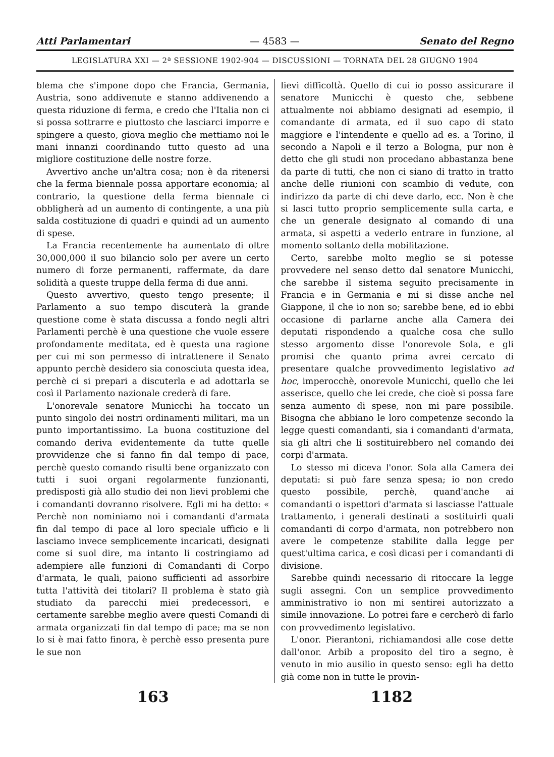Atti Parlamentari — 4583 — Senato del Regno
LEGISLATURA XXI — 2ª SESSIONE 1902-904 — DISCUSSIONI — TORNATA DEL 28 GIUGNO 1904
blema che s'impone dopo che Francia, Germania, Austria, sono addivenute e stanno addivenendo a questa riduzione di ferma, e credo che l'Italia non ci si possa sottrarre e piuttosto che lasciarci imporre e spingere a questo, giova meglio che mettiamo noi le mani innanzi coordinando tutto questo ad una migliore costituzione delle nostre forze.
Avvertivo anche un'altra cosa; non è da ritenersi che la ferma biennale possa apportare economia; al contrario, la questione della ferma biennale ci obbligherà ad un aumento di contingente, a una più salda costituzione di quadri e quindi ad un aumento di spese.
La Francia recentemente ha aumentato di oltre 30,000,000 il suo bilancio solo per avere un certo numero di forze permanenti, raffermate, da dare solidità a queste truppe della ferma di due anni.
Questo avvertivo, questo tengo presente; il Parlamento a suo tempo discuterà la grande questione come è stata discussa a fondo negli altri Parlamenti perchè è una questione che vuole essere profondamente meditata, ed è questa una ragione per cui mi son permesso di intrattenere il Senato appunto perchè desidero sia conosciuta questa idea, perchè ci si prepari a discuterla e ad adottarla se così il Parlamento nazionale crederà di fare.
L'onorevale senatore Municchi ha toccato un punto singolo dei nostri ordinamenti militari, ma un punto importantissimo. La buona costituzione del comando deriva evidentemente da tutte quelle provvidenze che si fanno fin dal tempo di pace, perchè questo comando risulti bene organizzato con tutti i suoi organi regolarmente funzionanti, predisposti già allo studio dei non lievi problemi che i comandanti dovranno risolvere. Egli mi ha detto: « Perchè non nominiamo noi i comandanti d'armata fin dal tempo di pace al loro speciale ufficio e li lasciamo invece semplicemente incaricati, designati come si suol dire, ma intanto li costringiamo ad adempiere alle funzioni di Comandanti di Corpo d'armata, le quali, paiono sufficienti ad assorbire tutta l'attività dei titolari? Il problema è stato già studiato da parecchi miei predecessori, e certamente sarebbe meglio avere questi Comandi di armata organizzati fin dal tempo di pace; ma se non lo si è mai fatto finora, è perchè esso presenta pure le sue non
lievi difficoltà. Quello di cui io posso assicurare il senatore Municchi è questo che, sebbene attualmente noi abbiamo designati ad esempio, il comandante di armata, ed il suo capo di stato maggiore e l'intendente e quello ad es. a Torino, il secondo a Napoli e il terzo a Bologna, pur non è detto che gli studi non procedano abbastanza bene da parte di tutti, che non ci siano di tratto in tratto anche delle riunioni con scambio di vedute, con indirizzo da parte di chi deve darlo, ecc. Non è che si lasci tutto proprio semplicemente sulla carta, e che un generale designato al comando di una armata, si aspetti a vederlo entrare in funzione, al momento soltanto della mobilitazione.
Certo, sarebbe molto meglio se si potesse provvedere nel senso detto dal senatore Municchi, che sarebbe il sistema seguito precisamente in Francia e in Germania e mi si disse anche nel Giappone, il che io non so; sarebbe bene, ed io ebbi occasione di parlarne anche alla Camera dei deputati rispondendo a qualche cosa che sullo stesso argomento disse l'onorevole Sola, e gli promisi che quanto prima avrei cercato di presentare qualche provvedimento legislativo ad hoc, imperocchè, onorevole Municchi, quello che lei asserisce, quello che lei crede, che cioè si possa fare senza aumento di spese, non mi pare possibile. Bisogna che abbiano le loro competenze secondo la legge questi comandanti, sia i comandanti d'armata, sia gli altri che li sostituirebbero nel comando dei corpi d'armata.
Lo stesso mi diceva l'onor. Sola alla Camera dei deputati: si può fare senza spesa; io non credo questo possibile, perchè, quand'anche ai comandanti o ispettori d'armata si lasciasse l'attuale trattamento, i generali destinati a sostituirli quali comandanti di corpo d'armata, non potrebbero non avere le competenze stabilite dalla legge per quest'ultima carica, e così dicasi per i comandanti di divisione.
Sarebbe quindi necessario di ritoccare la legge sugli assegni. Con un semplice provvedimento amministrativo io non mi sentirei autorizzato a simile innovazione. Lo potrei fare e cercherò di farlo con provvedimento legislativo.
L'onor. Pierantoni, richiamandosi alle cose dette dall'onor. Arbib a proposito del tiro a segno, è venuto in mio ausilio in questo senso: egli ha detto già come non in tutte le provin-
163 1182